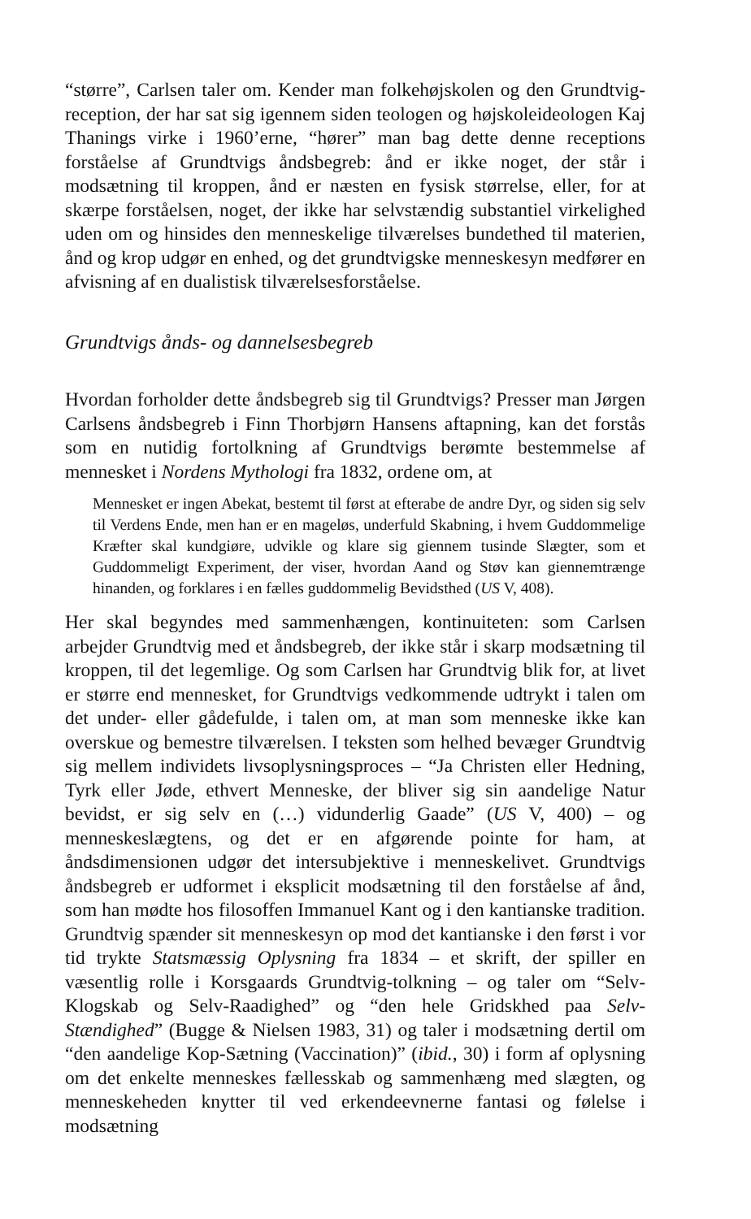“større”, Carlsen taler om. Kender man folkehøjskolen og den Grundtvig-reception, der har sat sig igennem siden teologen og højskoleideologen Kaj Thanings virke i 1960’erne, “hører” man bag dette denne receptions forståelse af Grundtvigs åndsbegreb: ånd er ikke noget, der står i modsætning til kroppen, ånd er næsten en fysisk størrelse, eller, for at skærpe forståelsen, noget, der ikke har selvstændig substantiel virkelighed uden om og hinsides den menneskelige tilværelses bundethed til materien, ånd og krop udgør en enhed, og det grundtvigske menneskesyn medfører en afvisning af en dualistisk tilværelsesforståelse.
Grundtvigs ånds- og dannelsesbegreb
Hvordan forholder dette åndsbegreb sig til Grundtvigs? Presser man Jørgen Carlsens åndsbegreb i Finn Thorbjørn Hansens aftapning, kan det forstås som en nutidig fortolkning af Grundtvigs berømte bestemmelse af mennesket i Nordens Mythologi fra 1832, ordene om, at
Mennesket er ingen Abekat, bestemt til først at efterabe de andre Dyr, og siden sig selv til Verdens Ende, men han er en mageløs, underfuld Skabning, i hvem Guddommelige Kræfter skal kundgiøre, udvikle og klare sig giennem tusinde Slægter, som et Guddommeligt Experiment, der viser, hvordan Aand og Støv kan giennemtrænge hinanden, og forklares i en fælles guddommelig Bevidsthed (US V, 408).
Her skal begyndes med sammenhængen, kontinuiteten: som Carlsen arbejder Grundtvig med et åndsbegreb, der ikke står i skarp modsætning til kroppen, til det legemlige. Og som Carlsen har Grundtvig blik for, at livet er større end mennesket, for Grundtvigs vedkommende udtrykt i talen om det under- eller gådefulde, i talen om, at man som menneske ikke kan overskue og bemestre tilværelsen. I teksten som helhed bevæger Grundtvig sig mellem individets livsoplysningsproces – “Ja Christen eller Hedning, Tyrk eller Jøde, ethvert Menneske, der bliver sig sin aandelige Natur bevidst, er sig selv en (…) vidunderlig Gaade” (US V, 400) – og menneskeslægtens, og det er en afgørende pointe for ham, at åndsdimensionen udgør det intersubjektive i menneskelivet. Grundtvigs åndsbegreb er udformet i eksplicit modsætning til den forståelse af ånd, som han mødte hos filosoffen Immanuel Kant og i den kantianske tradition. Grundtvig spænder sit menneskesyn op mod det kantianske i den først i vor tid trykte Statsmæssig Oplysning fra 1834 – et skrift, der spiller en væsentlig rolle i Korsgaards Grundtvig-tolkning – og taler om “Selv-Klogskab og Selv-Raadighed” og “den hele Gridskhed paa Selv-Stændighed” (Bugge & Nielsen 1983, 31) og taler i modsætning dertil om “den aandelige Kop-Sætning (Vaccination)” (ibid., 30) i form af oplysning om det enkelte menneskes fællesskab og sammenhæng med slægten, og menneskeheden knytter til ved erkendeevnerne fantasi og følelse i modsætning